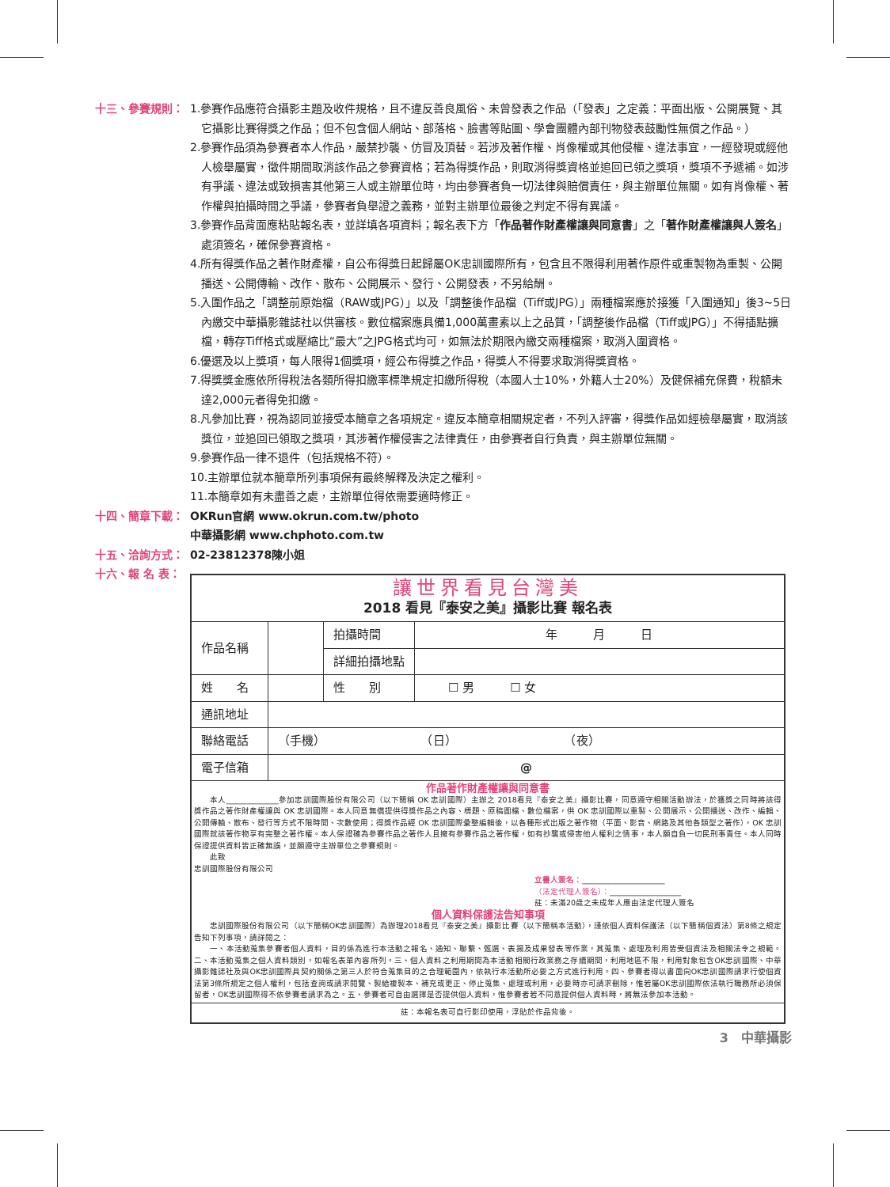十三、參賽規則： 1.參賽作品應符合攝影主題及收件規格，且不違反善良風俗、未曾發表之作品（「發表」之定義：平面出版、公開展覽、其它攝影比賽得獎之作品；但不包含個人網站、部落格、臉書等貼圖、學會團體內部刊物發表鼓勵性無償之作品。）
2.參賽作品須為參賽者本人作品，嚴禁抄襲、仿冒及頂替。若涉及著作權、肖像權或其他侵權、違法事宜，一經發現或經他人檢舉屬實，徵件期間取消該作品之參賽資格；若為得獎作品，則取消得獎資格並追回已領之獎項，獎項不予遞補。如涉有爭議、違法或致損害其他第三人或主辦單位時，均由參賽者負一切法律與賠償責任，與主辦單位無關。如有肖像權、著作權與拍攝時間之爭議，參賽者負舉證之義務，並對主辦單位最後之判定不得有異議。
3.參賽作品背面應粘貼報名表，並詳填各項資料；報名表下方「作品著作財產權讓與同意書」之「著作財產權讓與人簽名」處須簽名，確保參賽資格。
4.所有得獎作品之著作財產權，自公布得獎日起歸屬OK忠訓國際所有，包含且不限得利用著作原件或重製物為重製、公開播送、公開傳輸、改作、散布、公開展示、發行、公開發表，不另給酬。
5.入圍作品之「調整前原始檔（RAW或JPG）」以及「調整後作品檔（Tiff或JPG）」兩種檔案應於接獲「入圍通知」後3~5日內繳交中華攝影雜誌社以供審核。數位檔案應具備1,000萬畫素以上之品質，「調整後作品檔（Tiff或JPG）」不得插點擴檔，轉存Tiff格式或壓縮比“最大”之JPG格式均可，如無法於期限內繳交兩種檔案，取消入圍資格。
6.優選及以上獎項，每人限得1個獎項，經公布得獎之作品，得獎人不得要求取消得獎資格。
7.得獎獎金應依所得稅法各類所得扣繳率標準規定扣繳所得稅（本國人士10%，外籍人士20%）及健保補充保費，稅額未達2,000元者得免扣繳。
8.凡參加比賽，視為認同並接受本簡章之各項規定。違反本簡章相關規定者，不列入評審，得獎作品如經檢舉屬實，取消該獎位，並追回已領取之獎項，其涉著作權侵害之法律責任，由參賽者自行負責，與主辦單位無關。
9.參賽作品一律不退件（包括規格不符）。
10.主辦單位就本簡章所列事項保有最終解釋及決定之權利。
11.本簡章如有未盡善之處，主辦單位得依需要適時修正。
十四、簡章下載： OKRun官網 www.okrun.com.tw/photo
中華攝影網 www.chphoto.com.tw
十五、洽詢方式： 02-23812378陳小姐
十六、報 名 表：
| 讓世界看見台灣美 2018 看見『泰安之美』攝影比賽 報名表 | | | |
| 作品名稱 | | 拍攝時間 | 年 月 日 |
| | | 詳細拍攝地點 | |
| 姓 名 | | 性 別 | ☐ 男 ☐ 女 |
| 通訊地址 | | | |
| 聯絡電話 | （手機） （日） （夜） | | |
| 電子信箱 | @ | | |
| 作品著作財產權讓與同意書 本人______________參加忠訓國際股份有限公司（以下簡稱 OK 忠訓國際）主辦之 2018看見『泰安之美』攝影比賽，同意遵守相關活動辦法，於獲獎之同時將該得獎作品之著作財產權讓與 OK 忠訓國際。本人同意無償提供得獎作品之內容、標題、原稿圖檔、數位檔案，供 OK 忠訓國際以重製、公開展示、公開播送、改作、編輯、公開傳輸、散布、發行等方式不限時間、次數使用；得獎作品經 OK 忠訓國際彙整編輯後，以各種形式出版之著作物（平面、影音、網路及其他各類型之著作），OK 忠訓國際就該著作物享有完整之著作權。本人保證確為參賽作品之著作人且擁有參賽作品之著作權，如有抄襲或侵害他人權利之情事，本人願自負一切民刑事責任。本人同時保證提供資料皆正確無誤，並願遵守主辦單位之參賽規則。 此致 忠訓國際股份有限公司 立書人簽名： ______________________ （法定代理人簽名）： ___________________ 註：未滿20歲之未成年人應由法定代理人簽名 個人資料保護法告知事項 忠訓國際股份有限公司（以下簡稱OK忠訓國際）為辦理2018看見『泰安之美』攝影比賽（以下簡稱本活動），謹依個人資料保護法（以下簡稱個資法）第8條之規定告知下列事項，請詳閱之： 一、本活動蒐集參賽者個人資料，目的係為進行本活動之報名、通知、聯繫、甄選、表揚及成果發表等作業，其蒐集、處理及利用皆受個資法及相關法令之規範。二、本活動蒐集之個人資料類別，如報名表單內容所列。三、個人資料之利用期間為本活動相關行政業務之存續期間，利用地區不限，利用對象包含OK忠訓國際、中華攝影雜誌社及與OK忠訓國際具契約關係之第三人於符合蒐集目的之合理範圍內，依執行本活動所必要之方式進行利用。四、參賽者得以書面向OK忠訓國際請求行使個資法第3條所規定之個人權利，包括查詢或請求閱覽、製給複製本、補充或更正、停止蒐集、處理或利用，必要時亦可請求刪除，惟若屬OK忠訓國際依法執行職務所必須保留者，OK忠訓國際得不依參賽者請求為之。五、參賽者可自由選擇是否提供個人資料，惟參賽者若不同意提供個人資料時，將無法參加本活動。 | | | |
| 註：本報名表可自行影印使用，浮貼於作品背後。 | | | |
3　中華攝影